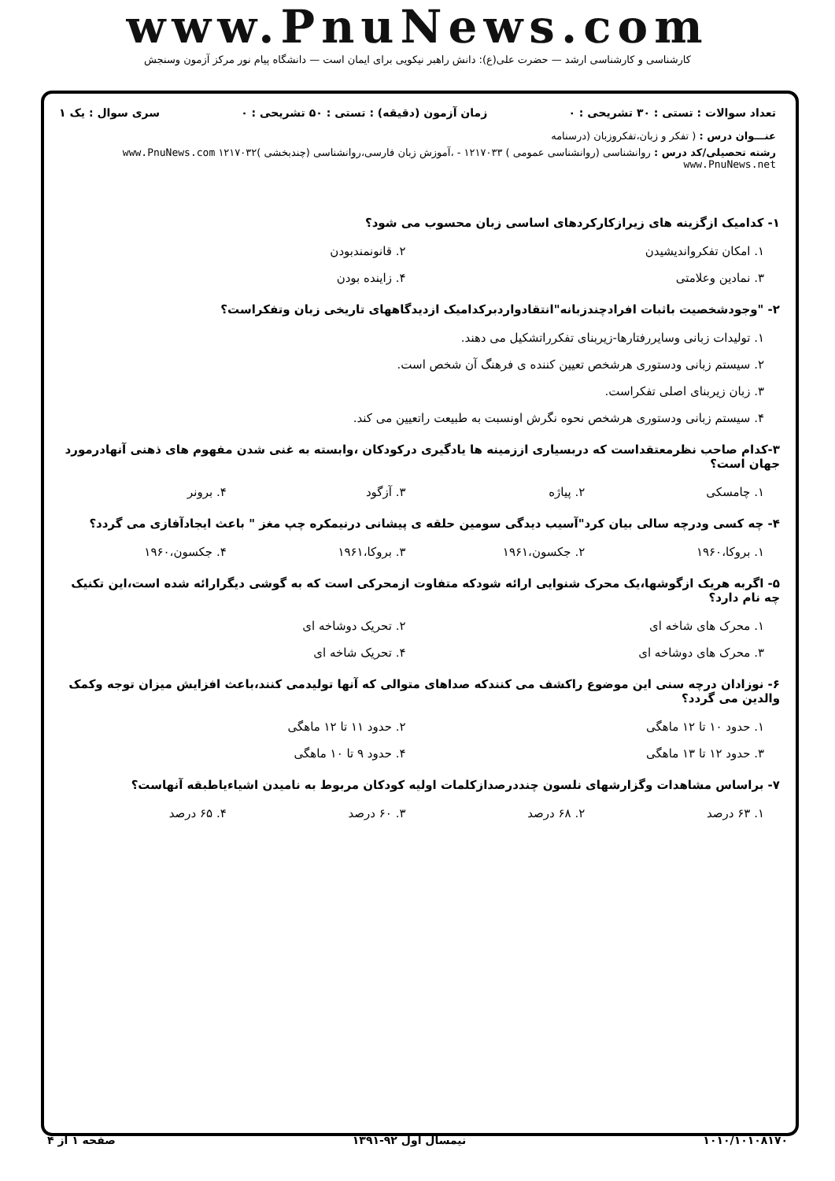www.PnuNews.com
کارشناسی و کارشناسی ارشد — حضرت علی(ع): دانش راهبر نیکویی برای ایمان است — دانشگاه پیام نور مرکز آزمون وسنجش
تعداد سوالات : تستی : ۳۰ تشریحی : ۰ زمان آزمون (دقیقه) : تستی : ۵۰ تشریحی : ۰ سری سوال : یک ۱
عنـــوان درس : ( تفکر و زبان،تفکروزبان (درسنامه
رشته تحصیلی/کد درس : روانشناسی (روانشناسی عمومی ) ۱۲۱۷۰۳۳ - ،آموزش زبان فارسی،روانشناسی (چندبخشی )۱۲۱۷۰۳۲ www.PnuNews.com www.PnuNews.net
۱- کدامیک ازگزینه های زیرازکارکردهای اساسی زبان محسوب می شود؟
۱. امکان تفکروانديشيدن
۲. قانونمندبودن
۳. نمادین وعلامتی
۴. زاینده بودن
۲- "وجودشخصیت باثبات افرادچندزبانه"انتقادواردبرکدامیک ازدیدگاههای تاریخی زبان وتفکراست؟
۱. تولیدات زبانی وسایررفتارها-زیربنای تفکرراتشکیل می دهند.
۲. سیستم زبانی ودستوری هرشخص تعیین کننده ی فرهنگ آن شخص است.
۳. زبان زیربنای اصلی تفکراست.
۴. سیستم زبانی ودستوری هرشخص نحوه نگرش اونسبت به طبیعت راتعیین می کند.
۳-کدام صاحب نظرمعتقداست که دربسیاری اززمینه ها یادگیری درکودکان ،وابسته به غنی شدن مفهوم های ذهنی آنهادرمورد جهان است؟
۱. چامسکی
۲. پیاژه
۳. آزگود
۴. برونر
۴- چه کسی ودرچه سالی بیان کرد"آسیب دیدگی سومین حلقه ی پیشانی درنیمکره چپ مغز " باعث ایجادآفازی می گردد؟
۱. بروکا،۱۹۶۰
۲. جکسون،۱۹۶۱
۳. بروکا،۱۹۶۱
۴. جکسون،۱۹۶۰
۵- اگربه هریک ازگوشها،یک محرک شنوایی ارائه شودکه متفاوت ازمحرکی است که به گوشی دیگرارائه شده است،این تکنیک چه نام دارد؟
۱. محرک های شاخه ای
۲. تحریک دوشاخه ای
۳. محرک های دوشاخه ای
۴. تحریک شاخه ای
۶- نوزادان درچه سنی این موضوع راکشف می کنندکه صداهای متوالی که آنها تولیدمی کنند،باعث افزایش میزان توجه وکمک والدین می گردد؟
۱. حدود ۱۰ تا ۱۲ ماهگی
۲. حدود ۱۱ تا ۱۲ ماهگی
۳. حدود ۱۲ تا ۱۳ ماهگی
۴. حدود ۹ تا ۱۰ ماهگی
۷- براساس مشاهدات وگزارشهای نلسون چنددرصدازکلمات اولیه کودکان مربوط به نامیدن اشیاءیاطبقه آنهاست؟
۱. ۶۳ درصد
۲. ۶۸ درصد
۳. ۶۰ درصد
۴. ۶۵ درصد
۱۰۱۰/۱۰۱۰۸۱۷۰ نیمسال اول ۹۲-۱۳۹۱ صفحه ۱ از ۴